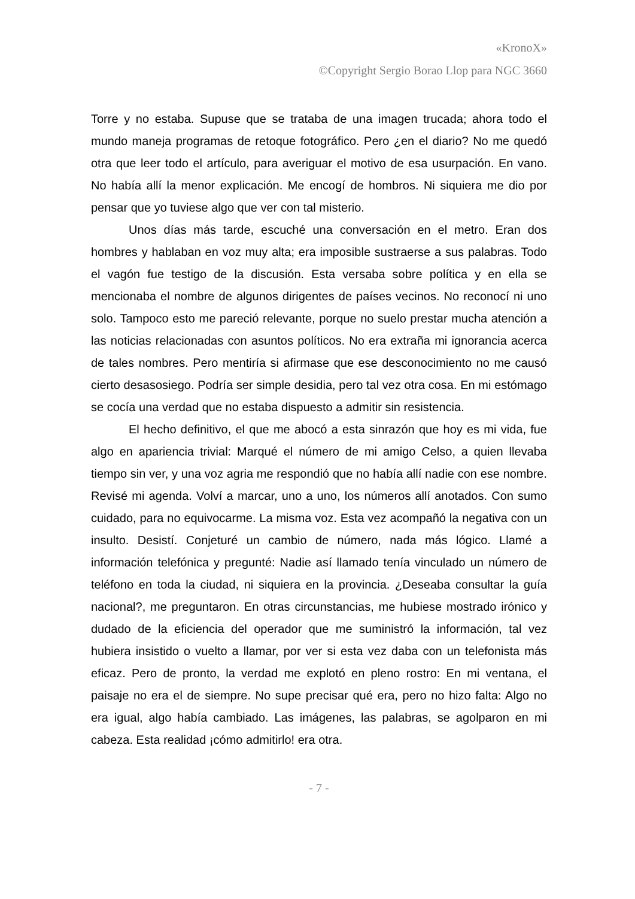«KronoX»
©Copyright Sergio Borao Llop para NGC 3660
Torre y no estaba. Supuse que se trataba de una imagen trucada; ahora todo el mundo maneja programas de retoque fotográfico. Pero ¿en el diario? No me quedó otra que leer todo el artículo, para averiguar el motivo de esa usurpación. En vano. No había allí la menor explicación. Me encogí de hombros. Ni siquiera me dio por pensar que yo tuviese algo que ver con tal misterio.
Unos días más tarde, escuché una conversación en el metro. Eran dos hombres y hablaban en voz muy alta; era imposible sustraerse a sus palabras. Todo el vagón fue testigo de la discusión. Esta versaba sobre política y en ella se mencionaba el nombre de algunos dirigentes de países vecinos. No reconocí ni uno solo. Tampoco esto me pareció relevante, porque no suelo prestar mucha atención a las noticias relacionadas con asuntos políticos. No era extraña mi ignorancia acerca de tales nombres. Pero mentiría si afirmase que ese desconocimiento no me causó cierto desasosiego. Podría ser simple desidia, pero tal vez otra cosa. En mi estómago se cocía una verdad que no estaba dispuesto a admitir sin resistencia.
El hecho definitivo, el que me abocó a esta sinrazón que hoy es mi vida, fue algo en apariencia trivial: Marqué el número de mi amigo Celso, a quien llevaba tiempo sin ver, y una voz agria me respondió que no había allí nadie con ese nombre. Revisé mi agenda. Volví a marcar, uno a uno, los números allí anotados. Con sumo cuidado, para no equivocarme. La misma voz. Esta vez acompañó la negativa con un insulto. Desistí. Conjeturé un cambio de número, nada más lógico. Llamé a información telefónica y pregunté: Nadie así llamado tenía vinculado un número de teléfono en toda la ciudad, ni siquiera en la provincia. ¿Deseaba consultar la guía nacional?, me preguntaron. En otras circunstancias, me hubiese mostrado irónico y dudado de la eficiencia del operador que me suministró la información, tal vez hubiera insistido o vuelto a llamar, por ver si esta vez daba con un telefonista más eficaz. Pero de pronto, la verdad me explotó en pleno rostro: En mi ventana, el paisaje no era el de siempre. No supe precisar qué era, pero no hizo falta: Algo no era igual, algo había cambiado. Las imágenes, las palabras, se agolparon en mi cabeza. Esta realidad ¡cómo admitirlo! era otra.
- 7 -